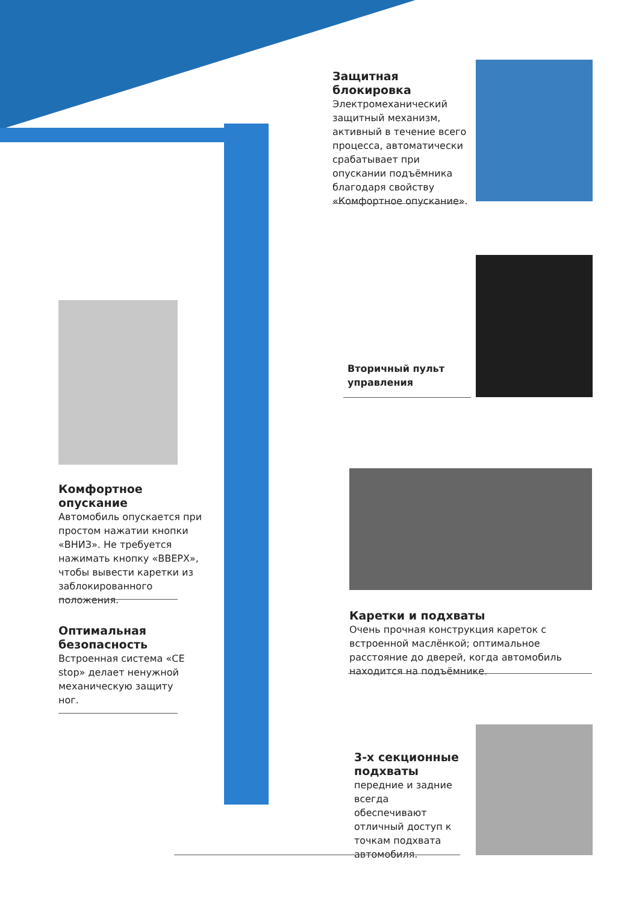Защитная блокировка
Электромеханический защитный механизм, активный в течение всего процесса, автоматически срабатывает при опускании подъёмника благодаря свойству «Комфортное опускание».
Вторичный пульт
управления
Комфортное опускание
Автомобиль опускается при простом нажатии кнопки «ВНИЗ». Не требуется нажимать кнопку «ВВЕРХ», чтобы вывести каретки из заблокированного положения.
Каретки и подхваты
Очень прочная конструкция кареток с встроенной маслёнкой; оптимальное расстояние до дверей, когда автомобиль находится на подъёмнике.
Оптимальная безопасность
Встроенная система «CE stop» делает ненужной механическую защиту ног.
3-х секционные подхваты
передние и задние всегда обеспечивают отличный доступ к точкам подхвата автомобиля.